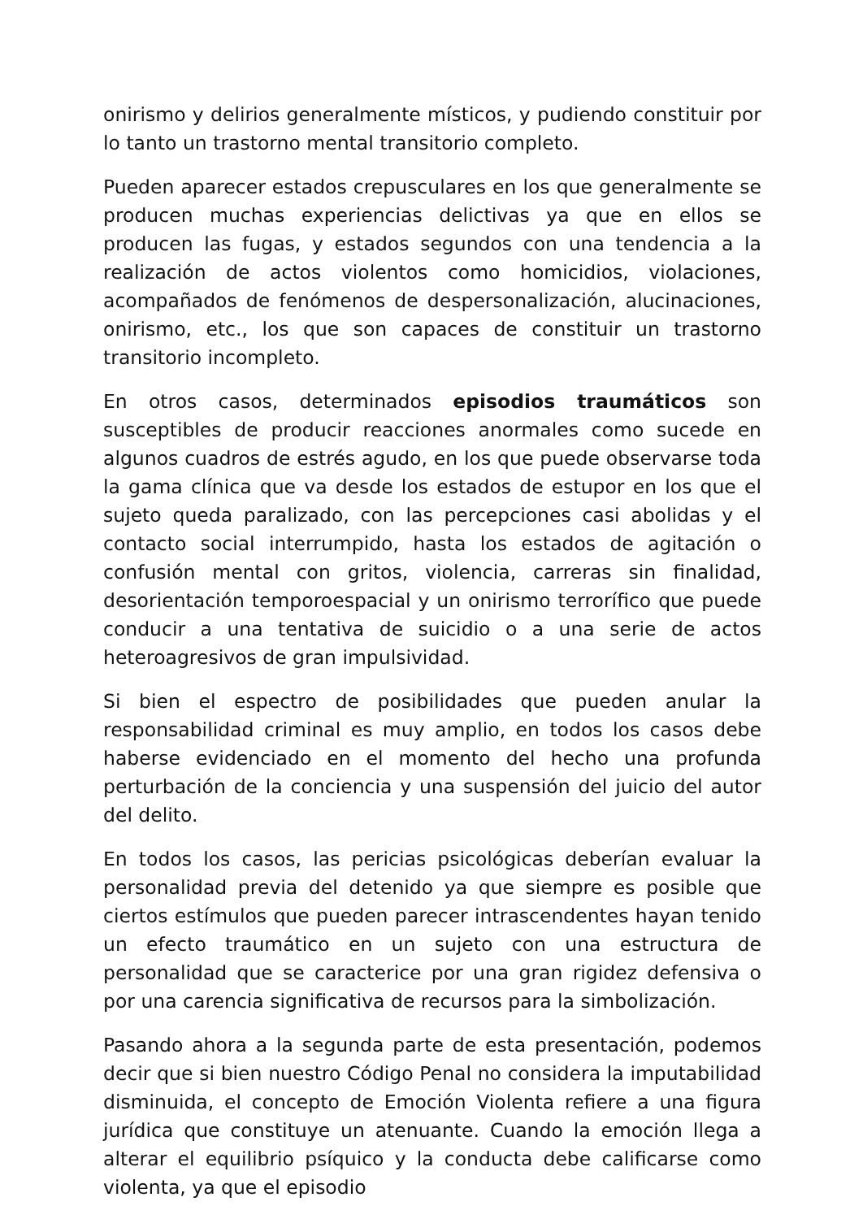onirismo y delirios generalmente místicos, y pudiendo constituir por lo tanto un trastorno mental transitorio completo.
Pueden aparecer estados crepusculares en los que generalmente se producen muchas experiencias delictivas ya que en ellos se producen las fugas, y estados segundos con una tendencia a la realización de actos violentos como homicidios, violaciones, acompañados de fenómenos de despersonalización, alucinaciones, onirismo, etc., los que son capaces de constituir un trastorno transitorio incompleto.
En otros casos, determinados episodios traumáticos son susceptibles de producir reacciones anormales como sucede en algunos cuadros de estrés agudo, en los que puede observarse toda la gama clínica que va desde los estados de estupor en los que el sujeto queda paralizado, con las percepciones casi abolidas y el contacto social interrumpido, hasta los estados de agitación o confusión mental con gritos, violencia, carreras sin finalidad, desorientación temporoespacial y un onirismo terrorífico que puede conducir a una tentativa de suicidio o a una serie de actos heteroagresivos de gran impulsividad.
Si bien el espectro de posibilidades que pueden anular la responsabilidad criminal es muy amplio, en todos los casos debe haberse evidenciado en el momento del hecho una profunda perturbación de la conciencia y una suspensión del juicio del autor del delito.
En todos los casos, las pericias psicológicas deberían evaluar la personalidad previa del detenido ya que siempre es posible que ciertos estímulos que pueden parecer intrascendentes hayan tenido un efecto traumático en un sujeto con una estructura de personalidad que se caracterice por una gran rigidez defensiva o por una carencia significativa de recursos para la simbolización.
Pasando ahora a la segunda parte de esta presentación, podemos decir que si bien nuestro Código Penal no considera la imputabilidad disminuida, el concepto de Emoción Violenta refiere a una figura jurídica que constituye un atenuante. Cuando la emoción llega a alterar el equilibrio psíquico y la conducta debe calificarse como violenta, ya que el episodio